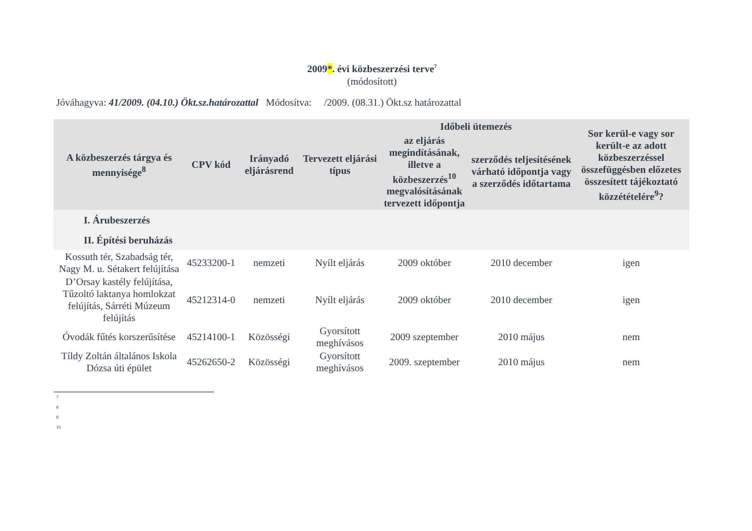2009*. évi közbeszerzési terve<sup>7</sup>
(módosított)
Jóváhagyva: 41/2009. (04.10.) Ökt.sz.határozattal Módosítva: /2009. (08.31.) Ökt.sz határozattal
| A közbeszerzés tárgya és mennyisége<sup>8</sup> | CPV kód | Irányadó eljárásrend | Tervezett eljárási típus | Időbeli ütemezés | | Sor kerül-e vagy sor került-e az adott közbeszerzéssel összefüggésben előzetes összesített tájékoztató közzétételére<sup>9</sup>? |
| --- | --- | --- | --- | --- | --- | --- |
| | | | | az eljárás megindításának, illetve a közbeszerzés<sup>10</sup> megvalósításának tervezett időpontja | szerződés teljesítésének várható időpontja vagy a szerződés időtartama | |
| I. Árubeszerzés | | | | | | |
| II. Építési beruházás | | | | | | |
| Kossuth tér, Szabadság tér, Nagy M. u. Sétakert felújítása | 45233200-1 | nemzeti | Nyílt eljárás | 2009 október | 2010 december | igen |
| D’Orsay kastély felújítása, Tűzoltó laktanya homlokzat felújítás, Sárréti Múzeum felújítás | 45212314-0 | nemzeti | Nyílt eljárás | 2009 október | 2010 december | igen |
| Óvodák fűtés korszerűsítése | 45214100-1 | Közösségi | Gyorsított meghívásos | 2009 szeptember | 2010 május | nem |
| Tíldy Zoltán általános Iskola Dózsa úti épület | 45262650-2 | Közösségi | Gyorsított meghívásos | 2009. szeptember | 2010 május | nem |
7
8
9
10